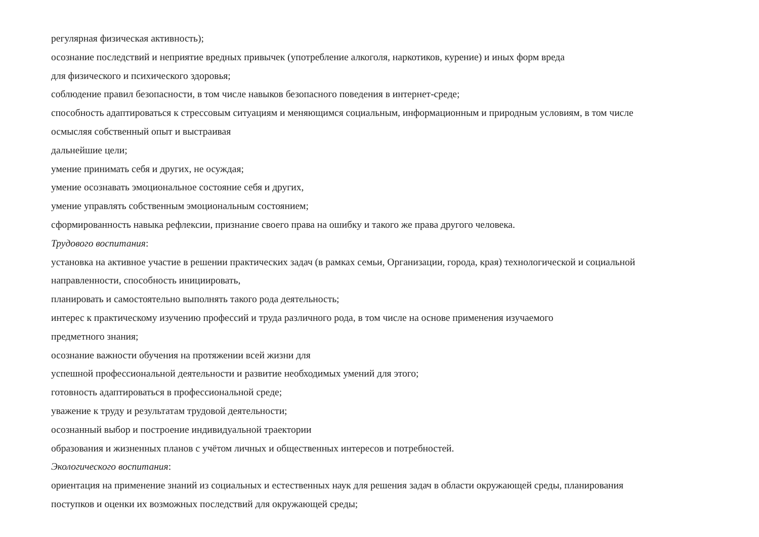регулярная физическая активность);
осознание последствий и неприятие вредных привычек (употребление алкоголя, наркотиков, курение) и иных форм вреда
для физического и психического здоровья;
соблюдение правил безопасности, в том числе навыков безопасного поведения в интернет-среде;
способность адаптироваться к стрессовым ситуациям и меняющимся социальным, информационным и природным условиям, в том числе
осмысляя собственный опыт и выстраивая
дальнейшие цели;
умение принимать себя и других, не осуждая;
умение осознавать эмоциональное состояние себя и других,
умение управлять собственным эмоциональным состоянием;
сформированность навыка рефлексии, признание своего права на ошибку и такого же права другого человека.
Трудового воспитания:
установка на активное участие в решении практических задач (в рамках семьи, Организации, города, края) технологической и социальной
направленности, способность инициировать,
планировать и самостоятельно выполнять такого рода деятельность;
интерес к практическому изучению профессий и труда различного рода, в том числе на основе применения изучаемого
предметного знания;
осознание важности обучения на протяжении всей жизни для
успешной профессиональной деятельности и развитие необходимых умений для этого;
готовность адаптироваться в профессиональной среде;
уважение к труду и результатам трудовой деятельности;
осознанный выбор и построение индивидуальной траектории
образования и жизненных планов с учётом личных и общественных интересов и потребностей.
Экологического воспитания:
ориентация на применение знаний из социальных и естественных наук для решения задач в области окружающей среды, планирования
поступков и оценки их возможных последствий для окружающей среды;